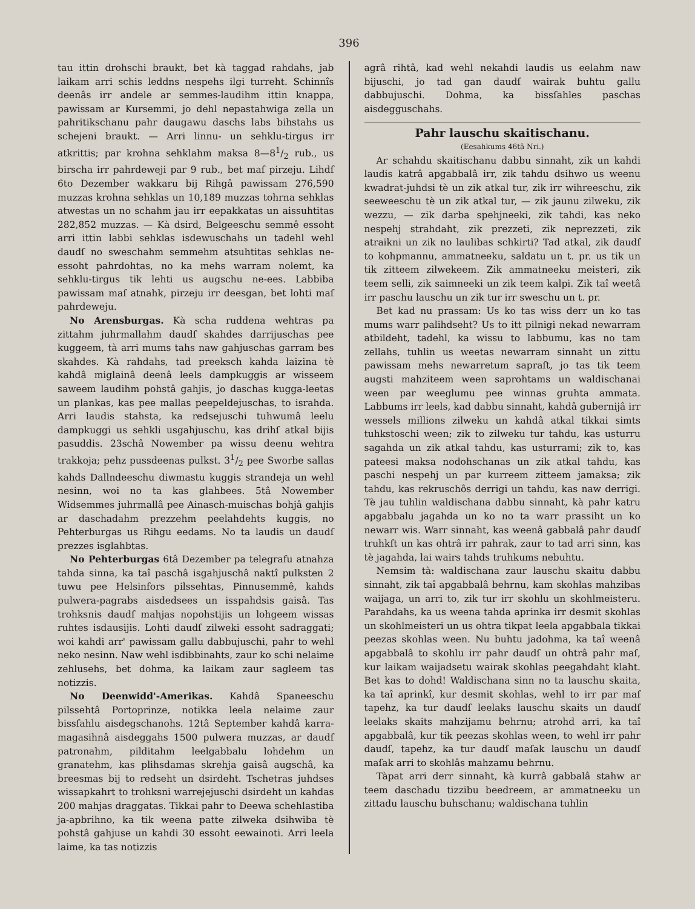396
tau ittin drohschi braukt, bet kà taggad rahdahs, jab laikam arri schis leddns nespehs ilgi turreht. Schinnîs deenâs irr andele ar semmes-laudihm ittin knappa, pawissam ar Kursemmi, jo dehl nepastahwiga zella un pahritikschanu pahr daugawu daschs labs bihstahs us schejeni braukt. — Arri linnu- un sehklu-tirgus irr atkrittis; par krohna sehklahm maksa 8—81/2 rub., us birscha irr pahrdeweji par 9 rub., bet maſ pirzeju. Lihdſ 6to Dezember wakkaru bij Rihgâ pawissam 276,590 muzzas krohna sehklas un 10,189 muzzas tohrna sehklas atwestas un no schahm jau irr eepakkatas un aissuhtitas 282,852 muzzas. — Kà dsird, Belgeeschu semmê essoht arri ittin labbi sehklas isdewuschahs un tadehl wehl daudſ no sweschahm semmehm atsuhtitas sehklas ne-essoht pahrdohtas, no ka mehs warram nolemt, ka sehklu-tirgus tik lehti us augschu ne-ees. Labbiba pawissam maſ atnahk, pirzeju irr deesgan, bet lohti maſ pahrdeweju.
No Arensburgas. Kà scha ruddena wehtras pa zittahm juhrmallahm daudſ skahdes darrijuschas pee kuggeem, tà arri mums tahs naw gahjuschas garram bes skahdes. Kà rahdahs, tad preeksch kahda laizina tè kahdâ miglainâ deenâ leels dampkuggis ar wisseem saweem laudihm pohstâ gahjis, jo daschas kugga-leetas un plankas, kas pee mallas peepeldejuschas, to israhda. Arri laudis stahsta, ka redsejuschi tuhwumâ leelu dampkuggi us sehkli usgahjuschu, kas drihſ atkal bijis pasuddis. 23schâ Nowember pa wissu deenu wehtra trakkoja; pehz pussdeenas pulkst. 31/2 pee Sworbe sallas kahds Dallndeeschu diwmastu kuggis strandeja un wehl nesinn, woi no ta kas glahbees. 5tâ Nowember Widsemmes juhrmallâ pee Ainasch-muischas bohjâ gahjis ar daschadahm prezzehm peelahdehts kuggis, no Pehterburgas us Rihgu eedams. No ta laudis un daudſ prezzes isglahbtas.
No Pehterburgas 6tâ Dezember pa telegrafu atnahza tahda sinna, ka taî paschâ isgahjuschâ naktî pulksten 2 tuwu pee Helsinfors pilssehtas, Pinnusemmê, kahds pulwera-pagrabs aisdedsees un isspahdsis gaisâ. Tas trohksnis daudſ mahjas nopohstijis un lohgeem wissas ruhtes isdausijis. Lohti daudſ zilweki essoht sadraggati; woi kahdi arr' pawissam gallu dabbujuschi, pahr to wehl neko nesinn. Naw wehl isdibbinahts, zaur ko schi nelaime zehlusehs, bet dohma, ka laikam zaur sagleem tas notizzis.
No Deenwidd'-Amerikas. Kahdâ Spaneeschu pilssehtâ Portoprinze, notikka leela nelaime zaur bissſahlu aisdegschanohs. 12tâ September kahdâ karra-magasihnâ aisdeggahs 1500 pulwera muzzas, ar daudſ patronahm, pilditahm leelgabbalu lohdehm un granatehm, kas plihsdamas skrehja gaisâ augschâ, ka breesmas bij to redseht un dsirdeht. Tschetras juhdses wissapkahrt to trohksni warrejejuschi dsirdeht un kahdas 200 mahjas draggatas. Tikkai pahr to Deewa schehlastiba ja-apbrihno, ka tik weena patte zilweka dsihwiba tè pohstâ gahjuse un kahdi 30 essoht eewainoti. Arri leela laime, ka tas notizzis
agrâ rihtâ, kad wehl nekahdi laudis us eelahm naw bijuschi, jo tad gan daudſ wairak buhtu gallu dabbujuschi. Dohma, ka bissſahles paschas aisdegguschahs.
Pahr lauschu skaitischanu.
(Eesahkums 46tâ Nri.)
Ar schahdu skaitischanu dabbu sinnaht, zik un kahdi laudis katrâ apgabbalâ irr, zik tahdu dsihwo us weenu kwadrat-juhdsi tè un zik atkal tur, zik irr wihreeschu, zik seeweeschu tè un zik atkal tur, — zik jaunu zilweku, zik wezzu, — zik darba spehjneeki, zik tahdi, kas neko nespehj strahdaht, zik prezzeti, zik neprezzeti, zik atraikni un zik no laulibas schkirti? Tad atkal, zik daudſ to kohpmannu, ammatneeku, saldatu un t. pr. us tik un tik zitteem zilwekeem. Zik ammatneeku meisteri, zik teem selli, zik saimneeki un zik teem kalpi. Zik taî weetâ irr paschu lauschu un zik tur irr sweschu un t. pr.
Bet kad nu prassam: Us ko tas wiss derr un ko tas mums warr palihdseht? Us to itt pilnigi nekad newarram atbildeht, tadehl, ka wissu to labbumu, kas no tam zellahs, tuhlin us weetas newarram sinnaht un zittu pawissam mehs newarretum sapraſt, jo tas tik teem augsti mahziteem ween saprohtams un waldischanai ween par weeglumu pee winnas gruhta ammata. Labbums irr leels, kad dabbu sinnaht, kahdâ gubernijâ irr wessels millions zilweku un kahdâ atkal tikkai simts tuhkstoschi ween; zik to zilweku tur tahdu, kas usturru sagahda un zik atkal tahdu, kas usturrami; zik to, kas pateesi maksa nodohschanas un zik atkal tahdu, kas paschi nespehj un par kurreem zitteem jamaksa; zik tahdu, kas rekruschôs derrigi un tahdu, kas naw derrigi. Tè jau tuhlin waldischana dabbu sinnaht, kà pahr katru apgabbalu jagahda un ko no ta warr prassiht un ko newarr wis. Warr sinnaht, kas weenâ gabbalâ pahr daudſ truhkſt un kas ohtrâ irr pahrak, zaur to tad arri sinn, kas tè jagahda, lai wairs tahds truhkums nebuhtu.
Nemsim tà: waldischana zaur lauschu skaitu dabbu sinnaht, zik taî apgabbalâ behrnu, kam skohlas mahzibas waijaga, un arri to, zik tur irr skohlu un skohlmeisteru. Parahdahs, ka us weena tahda aprinka irr desmit skohlas un skohlmeisteri un us ohtra tikpat leela apgabbala tikkai peezas skohlas ween. Nu buhtu jadohma, ka taî weenâ apgabbalâ to skohlu irr pahr daudſ un ohtrâ pahr maſ, kur laikam waijadsetu wairak skohlas peegahdaht klaht. Bet kas to dohd! Waldischana sinn no ta lauschu skaita, ka taî aprinkî, kur desmit skohlas, wehl to irr par maſ tapehz, ka tur daudſ leelaks lauschu skaits un daudſ leelaks skaits mahzijamu behrnu; atrohd arri, ka taî apgabbalâ, kur tik peezas skohlas ween, to wehl irr pahr daudſ, tapehz, ka tur daudſ maſak lauschu un daudſ maſak arri to skohlâs mahzamu behrnu.
Tàpat arri derr sinnaht, kà kurrâ gabbalâ stahw ar teem daschadu tizzibu beedreem, ar ammatneeku un zittadu lauschu buhschanu; waldischana tuhlin